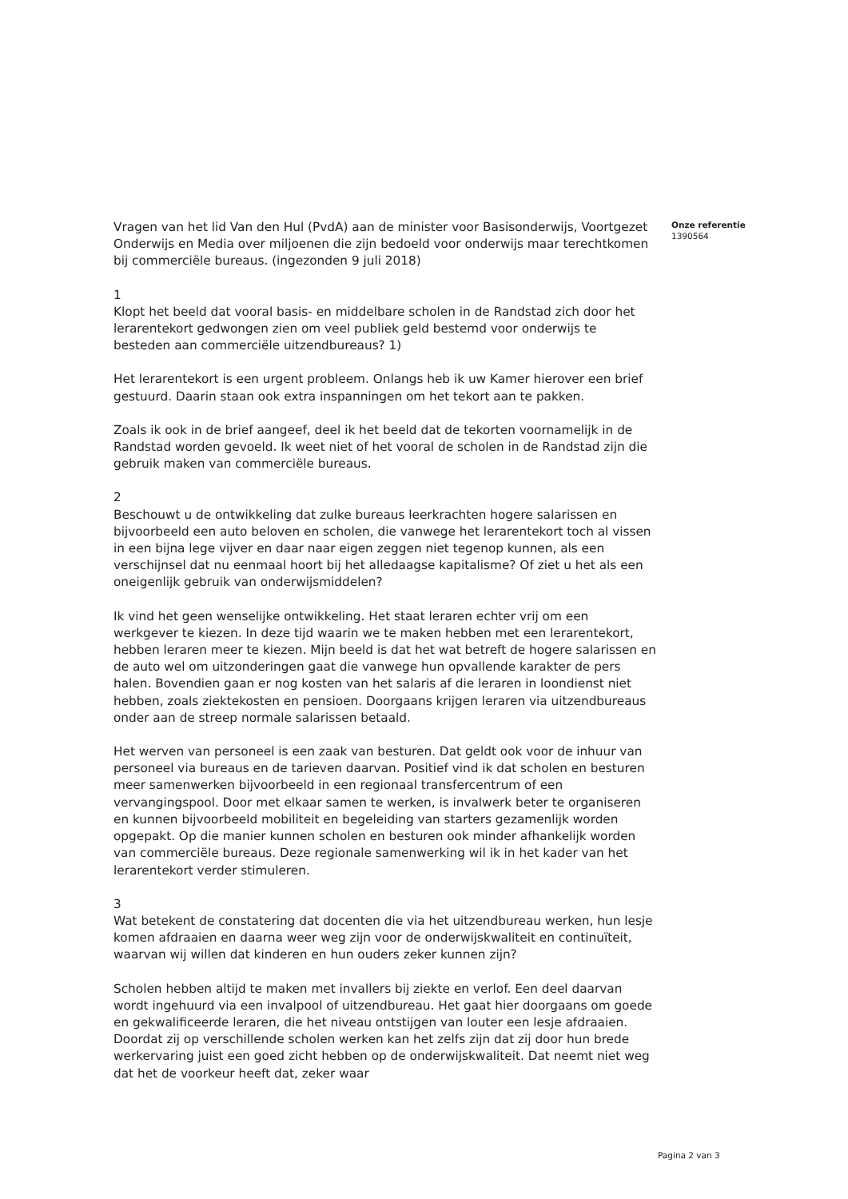Vragen van het lid Van den Hul (PvdA) aan de minister voor Basisonderwijs, Voortgezet Onderwijs en Media over miljoenen die zijn bedoeld voor onderwijs maar terechtkomen bij commerciële bureaus. (ingezonden 9 juli 2018)
1
Klopt het beeld dat vooral basis- en middelbare scholen in de Randstad zich door het lerarentekort gedwongen zien om veel publiek geld bestemd voor onderwijs te besteden aan commerciële uitzendbureaus? 1)
Het lerarentekort is een urgent probleem. Onlangs heb ik uw Kamer hierover een brief gestuurd. Daarin staan ook extra inspanningen om het tekort aan te pakken.
Zoals ik ook in de brief aangeef, deel ik het beeld dat de tekorten voornamelijk in de Randstad worden gevoeld. Ik weet niet of het vooral de scholen in de Randstad zijn die gebruik maken van commerciële bureaus.
2
Beschouwt u de ontwikkeling dat zulke bureaus leerkrachten hogere salarissen en bijvoorbeeld een auto beloven en scholen, die vanwege het lerarentekort toch al vissen in een bijna lege vijver en daar naar eigen zeggen niet tegenop kunnen, als een verschijnsel dat nu eenmaal hoort bij het alledaagse kapitalisme? Of ziet u het als een oneigenlijk gebruik van onderwijsmiddelen?
Ik vind het geen wenselijke ontwikkeling. Het staat leraren echter vrij om een werkgever te kiezen. In deze tijd waarin we te maken hebben met een lerarentekort, hebben leraren meer te kiezen. Mijn beeld is dat het wat betreft de hogere salarissen en de auto wel om uitzonderingen gaat die vanwege hun opvallende karakter de pers halen. Bovendien gaan er nog kosten van het salaris af die leraren in loondienst niet hebben, zoals ziektekosten en pensioen. Doorgaans krijgen leraren via uitzendbureaus onder aan de streep normale salarissen betaald.
Het werven van personeel is een zaak van besturen. Dat geldt ook voor de inhuur van personeel via bureaus en de tarieven daarvan. Positief vind ik dat scholen en besturen meer samenwerken bijvoorbeeld in een regionaal transfercentrum of een vervangingspool. Door met elkaar samen te werken, is invalwerk beter te organiseren en kunnen bijvoorbeeld mobiliteit en begeleiding van starters gezamenlijk worden opgepakt. Op die manier kunnen scholen en besturen ook minder afhankelijk worden van commerciële bureaus. Deze regionale samenwerking wil ik in het kader van het lerarentekort verder stimuleren.
3
Wat betekent de constatering dat docenten die via het uitzendbureau werken, hun lesje komen afdraaien en daarna weer weg zijn voor de onderwijskwaliteit en continuïteit, waarvan wij willen dat kinderen en hun ouders zeker kunnen zijn?
Scholen hebben altijd te maken met invallers bij ziekte en verlof. Een deel daarvan wordt ingehuurd via een invalpool of uitzendbureau. Het gaat hier doorgaans om goede en gekwalificeerde leraren, die het niveau ontstijgen van louter een lesje afdraaien. Doordat zij op verschillende scholen werken kan het zelfs zijn dat zij door hun brede werkervaring juist een goed zicht hebben op de onderwijskwaliteit. Dat neemt niet weg dat het de voorkeur heeft dat, zeker waar
Onze referentie
1390564
Pagina 2 van 3